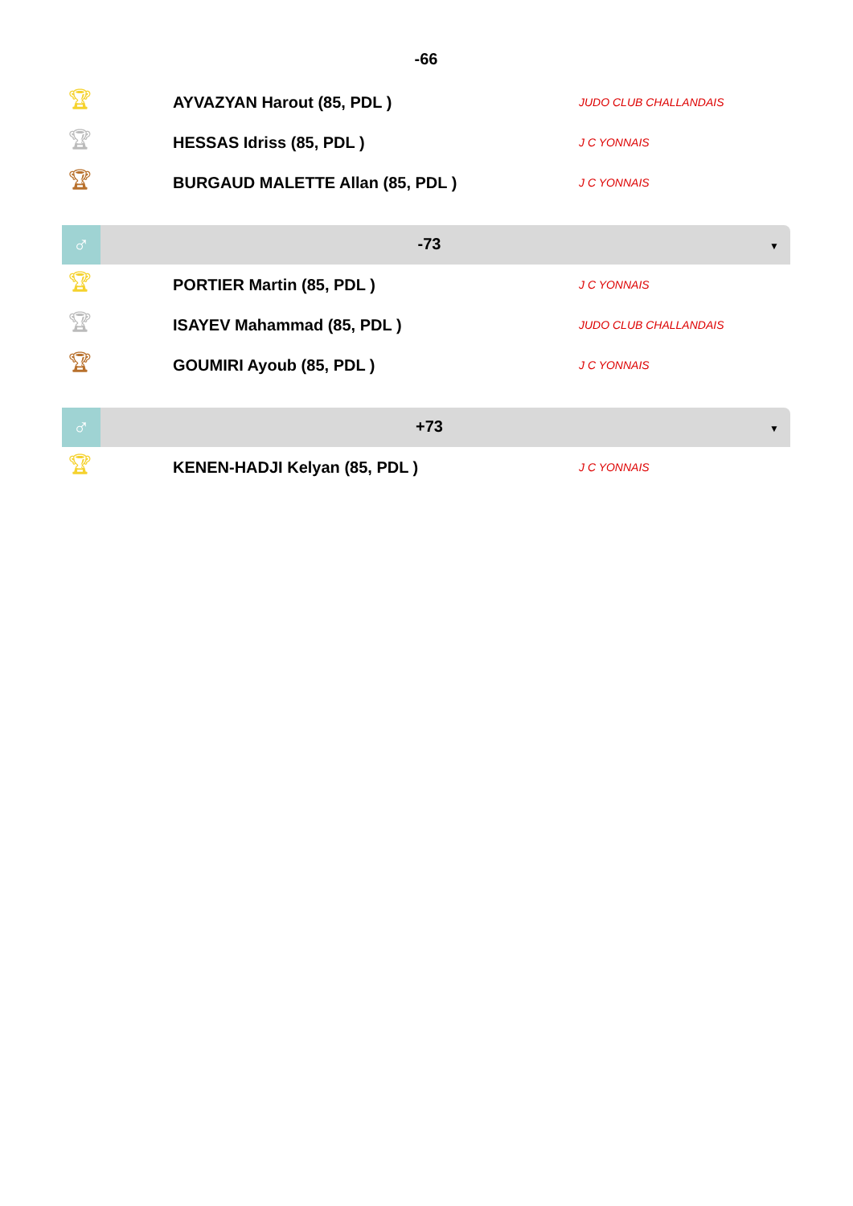-66
| 🏆︎ | AYVAZYAN Harout (85, PDL ) | JUDO CLUB CHALLANDAIS |
| 🏆︎ | HESSAS Idriss (85, PDL ) | J C YONNAIS |
| 🏆︎ | BURGAUD MALETTE Allan (85, PDL ) | J C YONNAIS |
♂
-73
▼
| 🏆︎ | PORTIER Martin (85, PDL ) | J C YONNAIS |
| 🏆︎ | ISAYEV Mahammad (85, PDL ) | JUDO CLUB CHALLANDAIS |
| 🏆︎ | GOUMIRI Ayoub (85, PDL ) | J C YONNAIS |
♂
+73
▼
| 🏆︎ | KENEN-HADJI Kelyan (85, PDL ) | J C YONNAIS |